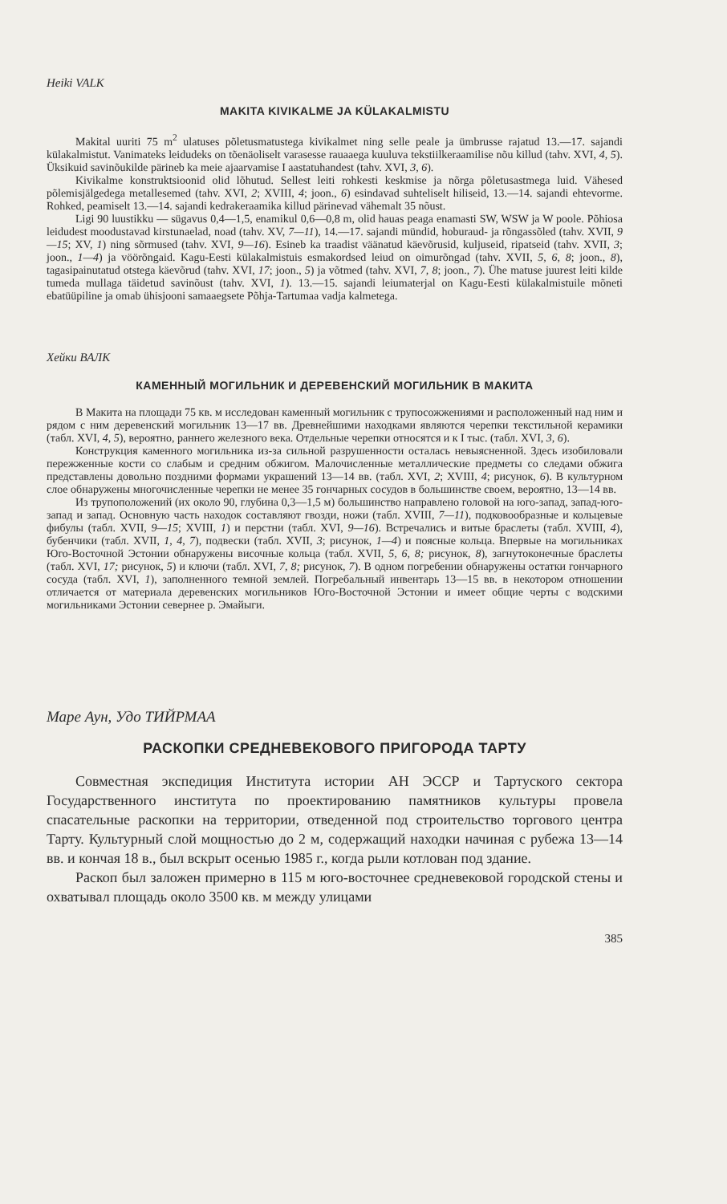Heiki VALK
MAKITA KIVIKALME JA KÜLAKALMISTU
Makital uuriti 75 m<sup>2</sup> ulatuses põletusmatustega kivikalmet ning selle peale ja ümbrusse rajatud 13.—17. sajandi külakalmistut. Vanimateks leidudeks on tõenäoliselt varasesse rauaaega kuuluva tekstiilkeraamilise nõu killud (tahv. XVI, 4, 5). Üksikuid savinõukilde pärineb ka meie ajaarvamise I aastatuhandest (tahv. XVI, 3, 6).
Kivikalme konstruktsioonid olid lõhutud. Sellest leiti rohkesti keskmise ja nõrga põletusastmega luid. Vähesed põlemisjälgedega metallesemed (tahv. XVI, 2; XVIII, 4; joon., 6) esindavad suhteliselt hiliseid, 13.—14. sajandi ehtevorme. Rohked, peamiselt 13.—14. sajandi kedrakeraamika killud pärinevad vähemalt 35 nõust.
Ligi 90 luustikku — sügavus 0,4—1,5, enamikul 0,6—0,8 m, olid hauas peaga enamasti SW, WSW ja W poole. Põhiosa leidudest moodustavad kirstunaelad, noad (tahv. XV, 7—11), 14.—17. sajandi mündid, hoburaud- ja rõngassõled (tahv. XVII, 9—15; XV, 1) ning sõrmused (tahv. XVI, 9—16). Esineb ka traadist väänatud käevõrusid, kuljuseid, ripatseid (tahv. XVII, 3; joon., 1—4) ja vöörõngaid. Kagu-Eesti külakalmistuis esmakordsed leiud on oimurõngad (tahv. XVII, 5, 6, 8; joon., 8), tagasipainutatud otstega käevõrud (tahv. XVI, 17; joon., 5) ja võtmed (tahv. XVI, 7, 8; joon., 7). Ühe matuse juurest leiti kilde tumeda mullaga täidetud savinõust (tahv. XVI, 1). 13.—15. sajandi leiumaterjal on Kagu-Eesti külakalmistuile mõneti ebatüüpiline ja omab ühisjooni samaaegsete Põhja-Tartumaa vadja kalmetega.
Хейки ВАЛК
КАМЕННЫЙ МОГИЛЬНИК И ДЕРЕВЕНСКИЙ МОГИЛЬНИК В МАКИТА
В Макита на площади 75 кв. м исследован каменный могильник с трупосожжениями и расположенный над ним и рядом с ним деревенский могильник 13—17 вв. Древнейшими находками являются черепки текстильной керамики (табл. XVI, 4, 5), вероятно, раннего железного века. Отдельные черепки относятся и к I тыс. (табл. XVI, 3, 6).
Конструкция каменного могильника из-за сильной разрушенности осталась невыясненной. Здесь изобиловали пережженные кости со слабым и средним обжигом. Малочисленные металлические предметы со следами обжига представлены довольно поздними формами украшений 13—14 вв. (табл. XVI, 2; XVIII, 4; рисунок, 6). В культурном слое обнаружены многочисленные черепки не менее 35 гончарных сосудов в большинстве своем, вероятно, 13—14 вв.
Из трупоположений (их около 90, глубина 0,3—1,5 м) большинство направлено головой на юго-запад, запад-юго-запад и запад. Основную часть находок составляют гвозди, ножи (табл. XVIII, 7—11), подковообразные и кольцевые фибулы (табл. XVII, 9—15; XVIII, 1) и перстни (табл. XVI, 9—16). Встречались и витые браслеты (табл. XVIII, 4), бубенчики (табл. XVII, 1, 4, 7), подвески (табл. XVII, 3; рисунок, 1—4) и поясные кольца. Впервые на могильниках Юго-Восточной Эстонии обнаружены височные кольца (табл. XVII, 5, 6, 8; рисунок, 8), загнутоконечные браслеты (табл. XVI, 17; рисунок, 5) и ключи (табл. XVI, 7, 8; рисунок, 7). В одном погребении обнаружены остатки гончарного сосуда (табл. XVI, 1), заполненного темной землей. Погребальный инвентарь 13—15 вв. в некотором отношении отличается от материала деревенских могильников Юго-Восточной Эстонии и имеет общие черты с водскими могильниками Эстонии севернее р. Эмайыги.
Маре Аун, Удо ТИЙРМАА
РАСКОПКИ СРЕДНЕВЕКОВОГО ПРИГОРОДА ТАРТУ
Совместная экспедиция Института истории АН ЭССР и Тартуского сектора Государственного института по проектированию памятников культуры провела спасательные раскопки на территории, отведенной под строительство торгового центра Тарту. Культурный слой мощностью до 2 м, содержащий находки начиная с рубежа 13—14 вв. и кончая 18 в., был вскрыт осенью 1985 г., когда рыли котлован под здание.
Раскоп был заложен примерно в 115 м юго-восточнее средневековой городской стены и охватывал площадь около 3500 кв. м между улицами
385